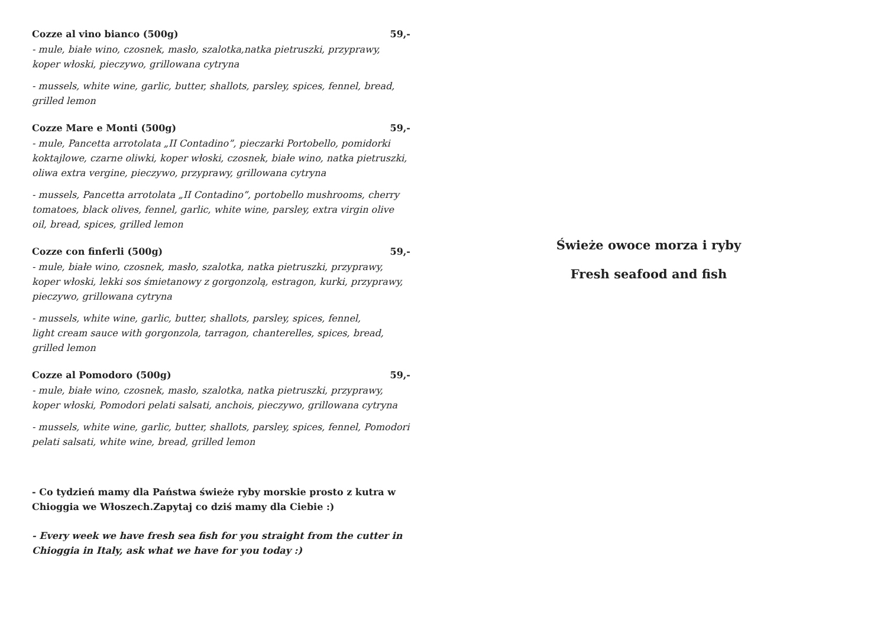Cozze al vino bianco (500g) 59,-
- mule, białe wino, czosnek, masło, szalotka,natka pietruszki, przyprawy, koper włoski, pieczywo, grillowana cytryna
- mussels, white wine, garlic, butter, shallots, parsley, spices, fennel, bread,
grilled lemon
Cozze Mare e Monti (500g) 59,-
- mule, Pancetta arrotolata „II Contadino”, pieczarki Portobello, pomidorki koktajlowe, czarne oliwki, koper włoski, czosnek, białe wino, natka pietruszki, oliwa extra vergine, pieczywo, przyprawy, grillowana cytryna
- mussels, Pancetta arrotolata „II Contadino”, portobello mushrooms, cherry tomatoes, black olives, fennel, garlic, white wine, parsley, extra virgin olive oil, bread, spices, grilled lemon
Cozze con finferli (500g) 59,-
- mule, białe wino, czosnek, masło, szalotka, natka pietruszki, przyprawy, koper włoski, lekki sos śmietanowy z gorgonzolą, estragon, kurki, przyprawy, pieczywo, grillowana cytryna
- mussels, white wine, garlic, butter, shallots, parsley, spices, fennel,
light cream sauce with gorgonzola, tarragon, chanterelles, spices, bread, grilled lemon
Cozze al Pomodoro (500g) 59,-
- mule, białe wino, czosnek, masło, szalotka, natka pietruszki, przyprawy, koper włoski, Pomodori pelati salsati, anchois, pieczywo, grillowana cytryna
- mussels, white wine, garlic, butter, shallots, parsley, spices, fennel, Pomodori pelati salsati, white wine, bread, grilled lemon
- Co tydzień mamy dla Państwa świeże ryby morskie prosto z kutra w Chioggia we Włoszech.Zapytaj co dziś mamy dla Ciebie :)
- Every week we have fresh sea fish for you straight from the cutter in Chioggia in Italy, ask what we have for you today :)
Świeże owoce morza i ryby
Fresh seafood and fish